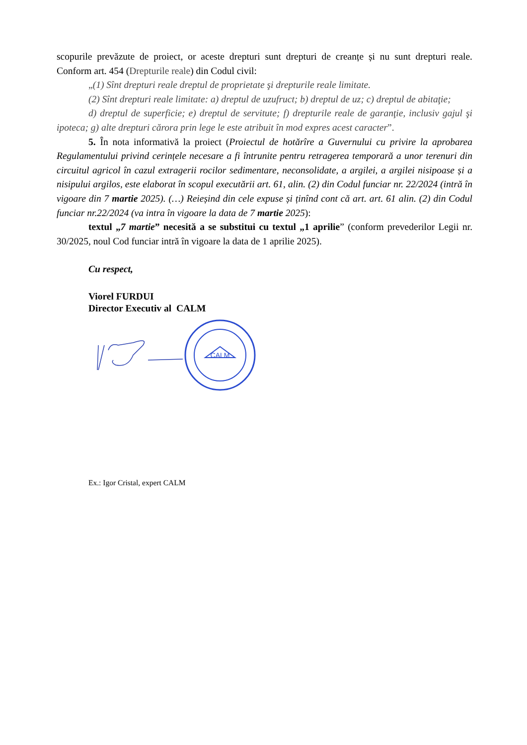scopurile prevăzute de proiect, or aceste drepturi sunt drepturi de creanțe și nu sunt drepturi reale. Conform art. 454 (Drepturile reale) din Codul civil:
„(1) Sînt drepturi reale dreptul de proprietate şi drepturile reale limitate.
(2) Sînt drepturi reale limitate: a) dreptul de uzufruct; b) dreptul de uz; c) dreptul de abitaţie;
d) dreptul de superficie; e) dreptul de servitute; f) drepturile reale de garanţie, inclusiv gajul şi ipoteca; g) alte drepturi cărora prin lege le este atribuit în mod expres acest caracter”.
5. În nota informativă la proiect (Proiectul de hotărîre a Guvernului cu privire la aprobarea Regulamentului privind cerințele necesare a fi întrunite pentru retragerea temporară a unor terenuri din circuitul agricol în cazul extragerii rocilor sedimentare, neconsolidate, a argilei, a argilei nisipoase și a nisipului argilos, este elaborat în scopul executării art. 61, alin. (2) din Codul funciar nr. 22/2024 (intră în vigoare din 7 martie 2025). (…) Reieșind din cele expuse și ținînd cont că art. art. 61 alin. (2) din Codul funciar nr.22/2024 (va intra în vigoare la data de 7 martie 2025):
textul „7 martie” necesită a se substitui cu textul „1 aprilie” (conform prevederilor Legii nr. 30/2025, noul Cod funciar intră în vigoare la data de 1 aprilie 2025).
Cu respect,
Viorel FURDUI
Director Executiv al CALM
CALM
Ex.: Igor Cristal, expert CALM